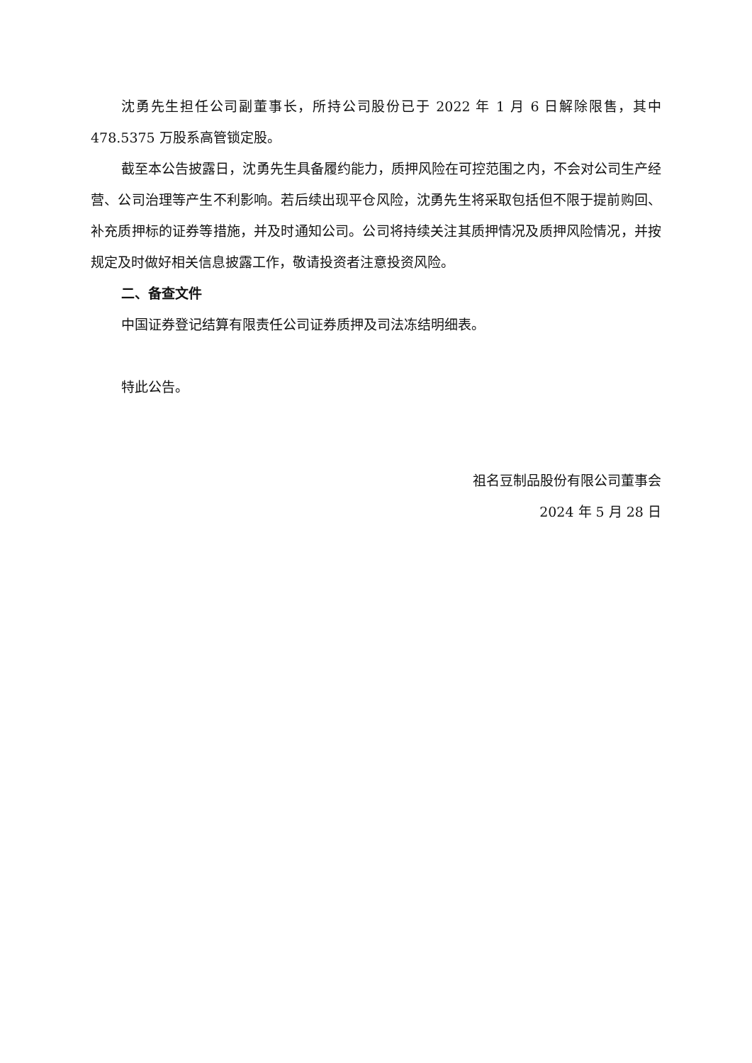沈勇先生担任公司副董事长，所持公司股份已于 2022 年 1 月 6 日解除限售，其中 478.5375 万股系高管锁定股。
截至本公告披露日，沈勇先生具备履约能力，质押风险在可控范围之内，不会对公司生产经营、公司治理等产生不利影响。若后续出现平仓风险，沈勇先生将采取包括但不限于提前购回、补充质押标的证券等措施，并及时通知公司。公司将持续关注其质押情况及质押风险情况，并按规定及时做好相关信息披露工作，敬请投资者注意投资风险。
二、备查文件
中国证券登记结算有限责任公司证券质押及司法冻结明细表。
特此公告。
祖名豆制品股份有限公司董事会
2024 年 5 月 28 日